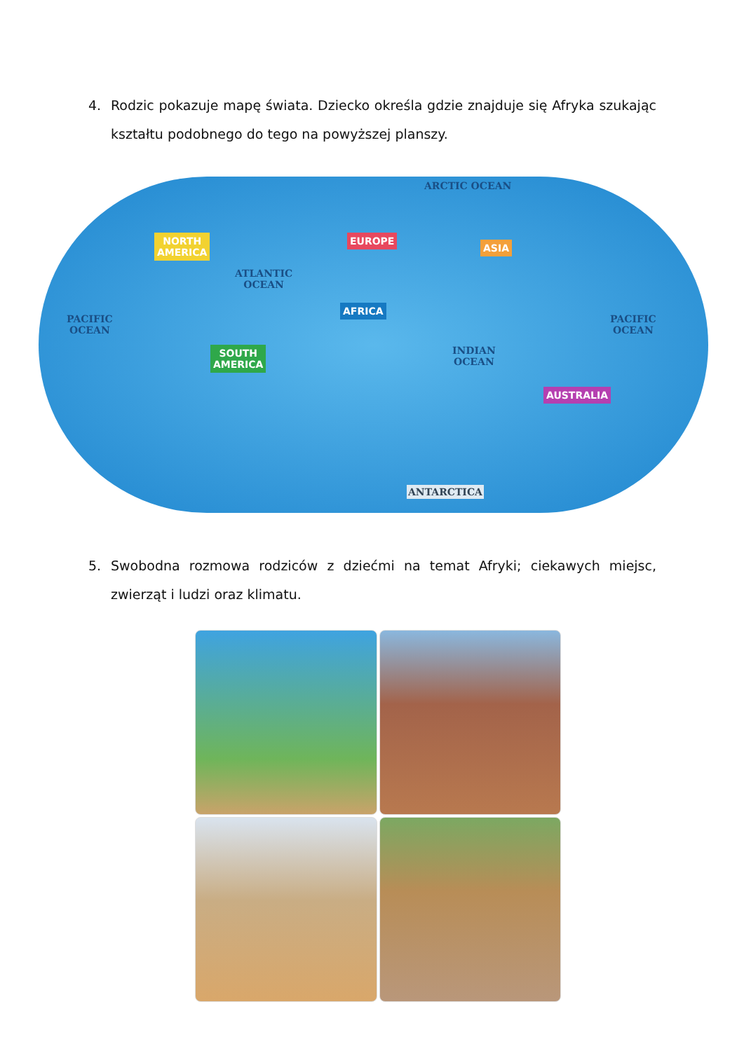4. Rodzic pokazuje mapę świata. Dziecko określa gdzie znajduje się Afryka szukając kształtu podobnego do tego na powyższej planszy.
ARCTIC OCEAN
NORTH
AMERICA
EUROPE
ASIA
ATLANTIC
OCEAN
AFRICA
PACIFIC
OCEAN
PACIFIC
OCEAN
SOUTH
AMERICA
INDIAN
OCEAN
AUSTRALIA
ANTARCTICA
5. Swobodna rozmowa rodziców z dziećmi na temat Afryki; ciekawych miejsc, zwierząt i ludzi oraz klimatu.